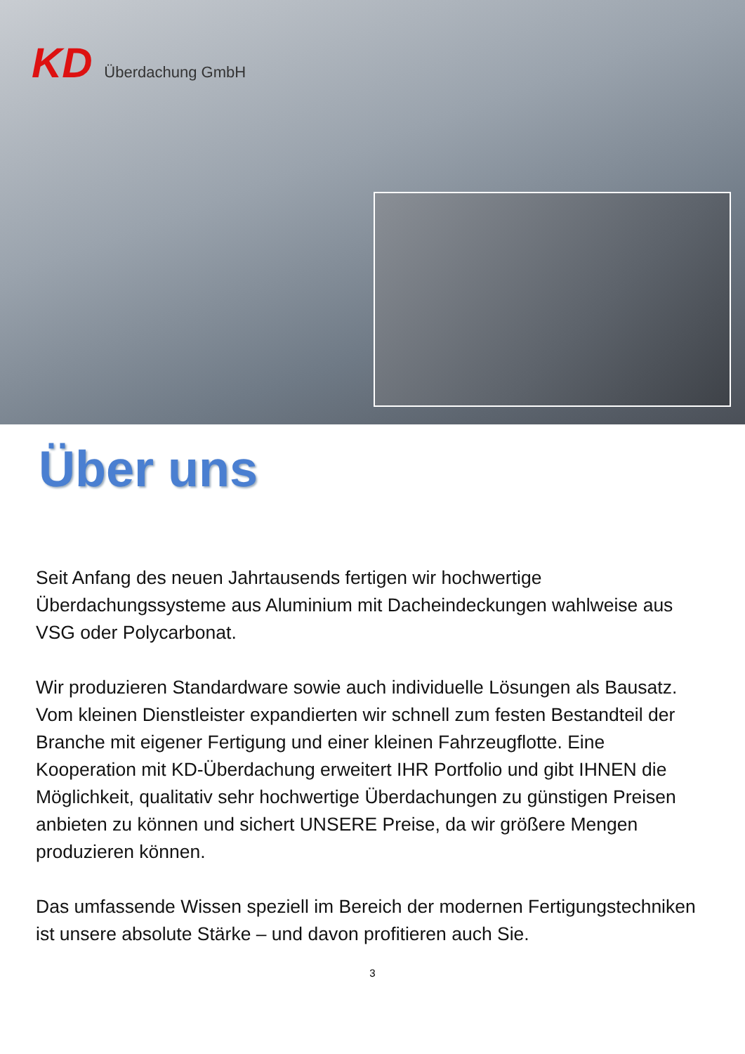KD Überdachung GmbH
Über uns
Seit Anfang des neuen Jahrtausends fertigen wir hochwertige Überdachungssysteme aus Aluminium mit Dacheindeckungen wahlweise aus VSG oder Polycarbonat.
Wir produzieren Standardware sowie auch individuelle Lösungen als Bausatz. Vom kleinen Dienstleister expandierten wir schnell zum festen Bestandteil der Branche mit eigener Fertigung und einer kleinen Fahrzeugflotte. Eine Kooperation mit KD-Überdachung erweitert IHR Portfolio und gibt IHNEN die Möglichkeit, qualitativ sehr hochwertige Überdachungen zu günstigen Preisen anbieten zu können und sichert UNSERE Preise, da wir größere Mengen produzieren können.
Das umfassende Wissen speziell im Bereich der modernen Fertigungstechniken ist unsere absolute Stärke – und davon profitieren auch Sie.
3